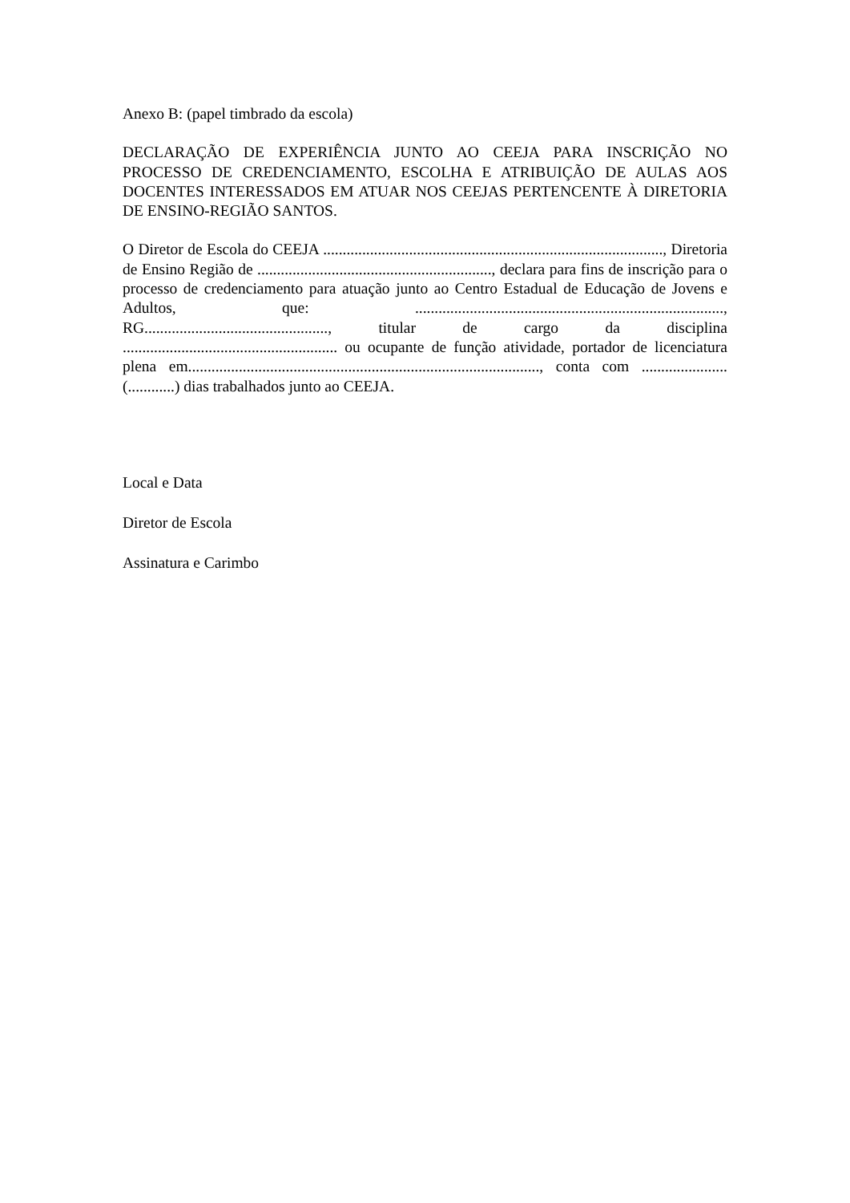Anexo B: (papel timbrado da escola)
DECLARAÇÃO DE EXPERIÊNCIA JUNTO AO CEEJA PARA INSCRIÇÃO NO PROCESSO DE CREDENCIAMENTO, ESCOLHA E ATRIBUIÇÃO DE AULAS AOS DOCENTES INTERESSADOS EM ATUAR NOS CEEJAS PERTENCENTE À DIRETORIA DE ENSINO-REGIÃO SANTOS.
O Diretor de Escola do CEEJA ......................................................................................., Diretoria de Ensino Região de ............................................................, declara para fins de inscrição para o processo de credenciamento para atuação junto ao Centro Estadual de Educação de Jovens e Adultos, que: ..............................................................................., RG..............................................., titular de cargo da disciplina ....................................................... ou ocupante de função atividade, portador de licenciatura plena em.........................................................................................., conta com ...................... (............) dias trabalhados junto ao CEEJA.
Local e Data
Diretor de Escola
Assinatura e Carimbo